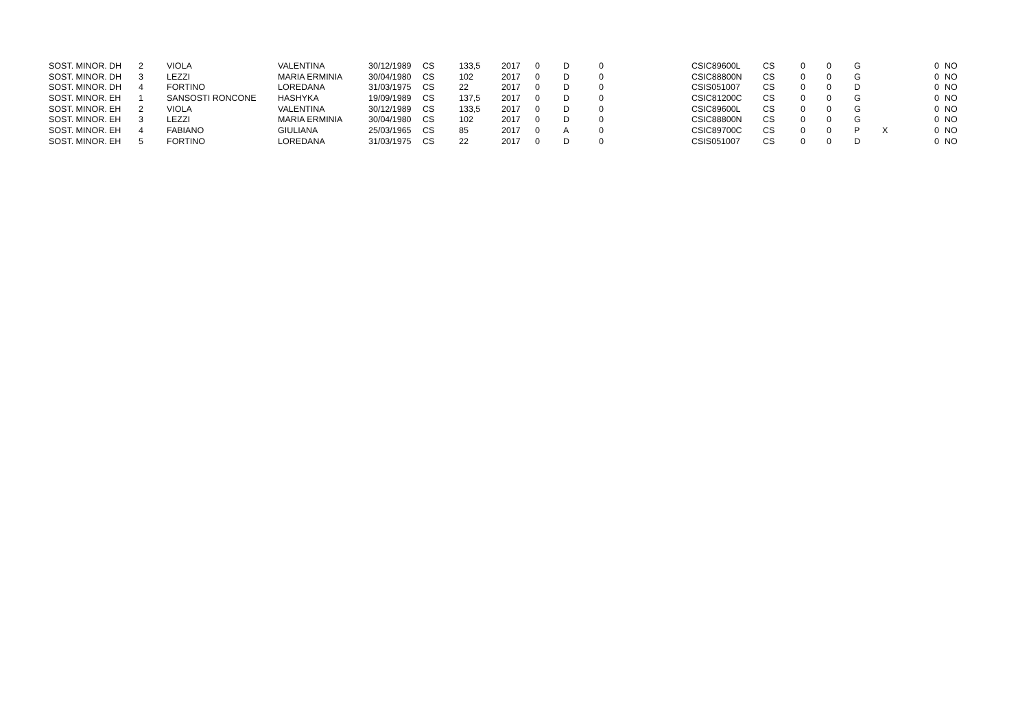| SOST. MINOR. | DH | 2 | VIOLA | VALENTINA | 30/12/1989 | CS | 133,5 | 2017 | 0 | D | 0 | CSIC89600L | CS | 0 | 0 | G | | 0 | NO |
| SOST. MINOR. | DH | 3 | LEZZI | MARIA ERMINIA | 30/04/1980 | CS | 102 | 2017 | 0 | D | 0 | CSIC88800N | CS | 0 | 0 | G | | 0 | NO |
| SOST. MINOR. | DH | 4 | FORTINO | LOREDANA | 31/03/1975 | CS | 22 | 2017 | 0 | D | 0 | CSIS051007 | CS | 0 | 0 | D | | 0 | NO |
| SOST. MINOR. | EH | 1 | SANSOSTI RONCONE | HASHYKA | 19/09/1989 | CS | 137,5 | 2017 | 0 | D | 0 | CSIC81200C | CS | 0 | 0 | G | | 0 | NO |
| SOST. MINOR. | EH | 2 | VIOLA | VALENTINA | 30/12/1989 | CS | 133,5 | 2017 | 0 | D | 0 | CSIC89600L | CS | 0 | 0 | G | | 0 | NO |
| SOST. MINOR. | EH | 3 | LEZZI | MARIA ERMINIA | 30/04/1980 | CS | 102 | 2017 | 0 | D | 0 | CSIC88800N | CS | 0 | 0 | G | | 0 | NO |
| SOST. MINOR. | EH | 4 | FABIANO | GIULIANA | 25/03/1965 | CS | 85 | 2017 | 0 | A | 0 | CSIC89700C | CS | 0 | 0 | P | X | 0 | NO |
| SOST. MINOR. | EH | 5 | FORTINO | LOREDANA | 31/03/1975 | CS | 22 | 2017 | 0 | D | 0 | CSIS051007 | CS | 0 | 0 | D | | 0 | NO |